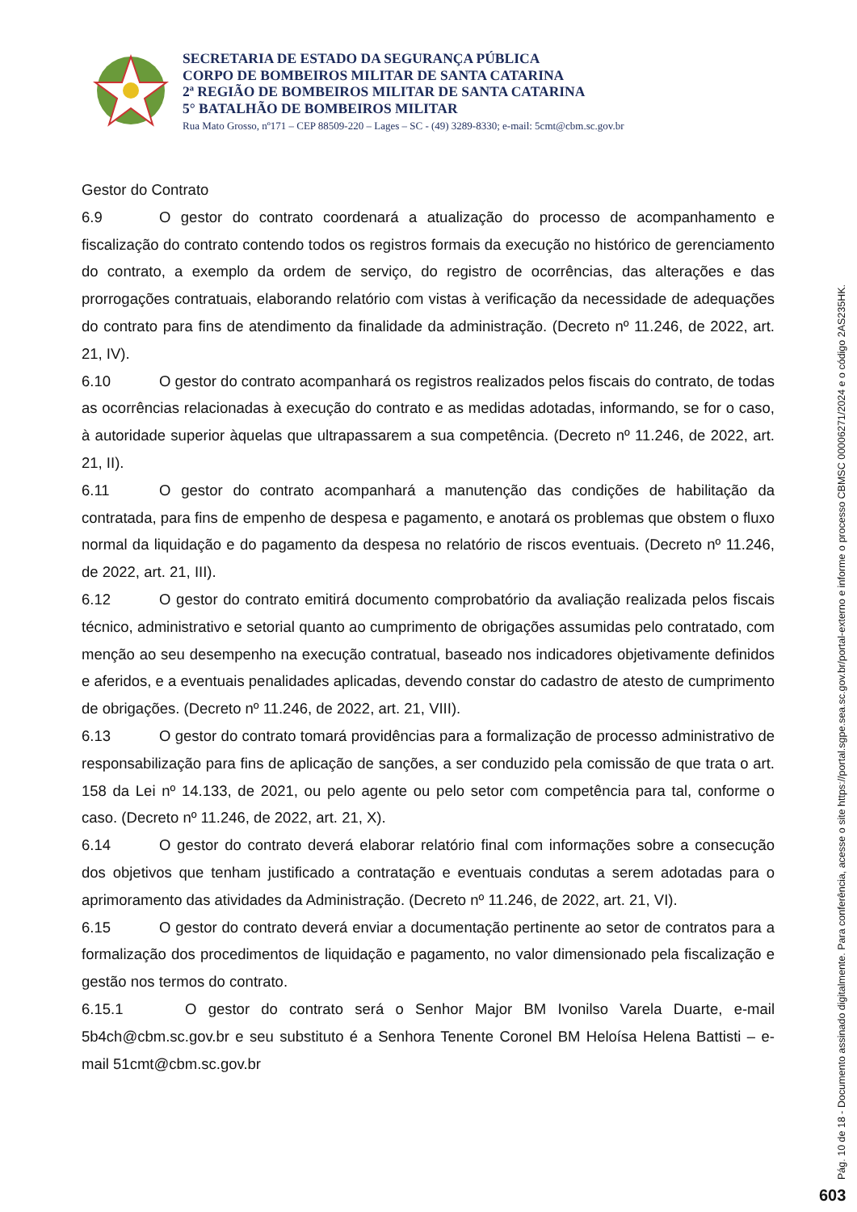SECRETARIA DE ESTADO DA SEGURANÇA PÚBLICA
CORPO DE BOMBEIROS MILITAR DE SANTA CATARINA
2ª REGIÃO DE BOMBEIROS MILITAR DE SANTA CATARINA
5° BATALHÃO DE BOMBEIROS MILITAR
Rua Mato Grosso, nº171 – CEP 88509-220 – Lages – SC - (49) 3289-8330; e-mail: 5cmt@cbm.sc.gov.br
Gestor do Contrato
6.9 O gestor do contrato coordenará a atualização do processo de acompanhamento e fiscalização do contrato contendo todos os registros formais da execução no histórico de gerenciamento do contrato, a exemplo da ordem de serviço, do registro de ocorrências, das alterações e das prorrogações contratuais, elaborando relatório com vistas à verificação da necessidade de adequações do contrato para fins de atendimento da finalidade da administração. (Decreto nº 11.246, de 2022, art. 21, IV).
6.10 O gestor do contrato acompanhará os registros realizados pelos fiscais do contrato, de todas as ocorrências relacionadas à execução do contrato e as medidas adotadas, informando, se for o caso, à autoridade superior àquelas que ultrapassarem a sua competência. (Decreto nº 11.246, de 2022, art. 21, II).
6.11 O gestor do contrato acompanhará a manutenção das condições de habilitação da contratada, para fins de empenho de despesa e pagamento, e anotará os problemas que obstem o fluxo normal da liquidação e do pagamento da despesa no relatório de riscos eventuais. (Decreto nº 11.246, de 2022, art. 21, III).
6.12 O gestor do contrato emitirá documento comprobatório da avaliação realizada pelos fiscais técnico, administrativo e setorial quanto ao cumprimento de obrigações assumidas pelo contratado, com menção ao seu desempenho na execução contratual, baseado nos indicadores objetivamente definidos e aferidos, e a eventuais penalidades aplicadas, devendo constar do cadastro de atesto de cumprimento de obrigações. (Decreto nº 11.246, de 2022, art. 21, VIII).
6.13 O gestor do contrato tomará providências para a formalização de processo administrativo de responsabilização para fins de aplicação de sanções, a ser conduzido pela comissão de que trata o art. 158 da Lei nº 14.133, de 2021, ou pelo agente ou pelo setor com competência para tal, conforme o caso. (Decreto nº 11.246, de 2022, art. 21, X).
6.14 O gestor do contrato deverá elaborar relatório final com informações sobre a consecução dos objetivos que tenham justificado a contratação e eventuais condutas a serem adotadas para o aprimoramento das atividades da Administração. (Decreto nº 11.246, de 2022, art. 21, VI).
6.15 O gestor do contrato deverá enviar a documentação pertinente ao setor de contratos para a formalização dos procedimentos de liquidação e pagamento, no valor dimensionado pela fiscalização e gestão nos termos do contrato.
6.15.1 O gestor do contrato será o Senhor Major BM Ivonilso Varela Duarte, e-mail 5b4ch@cbm.sc.gov.br e seu substituto é a Senhora Tenente Coronel BM Heloísa Helena Battisti – e-mail 51cmt@cbm.sc.gov.br
Pág. 10 de 18 - Documento assinado digitalmente. Para conferência, acesse o site https://portal.sgpe.sea.sc.gov.br/portal-externo e informe o processo CBMSC 00006271/2024 e o código 2AS235HK.
603